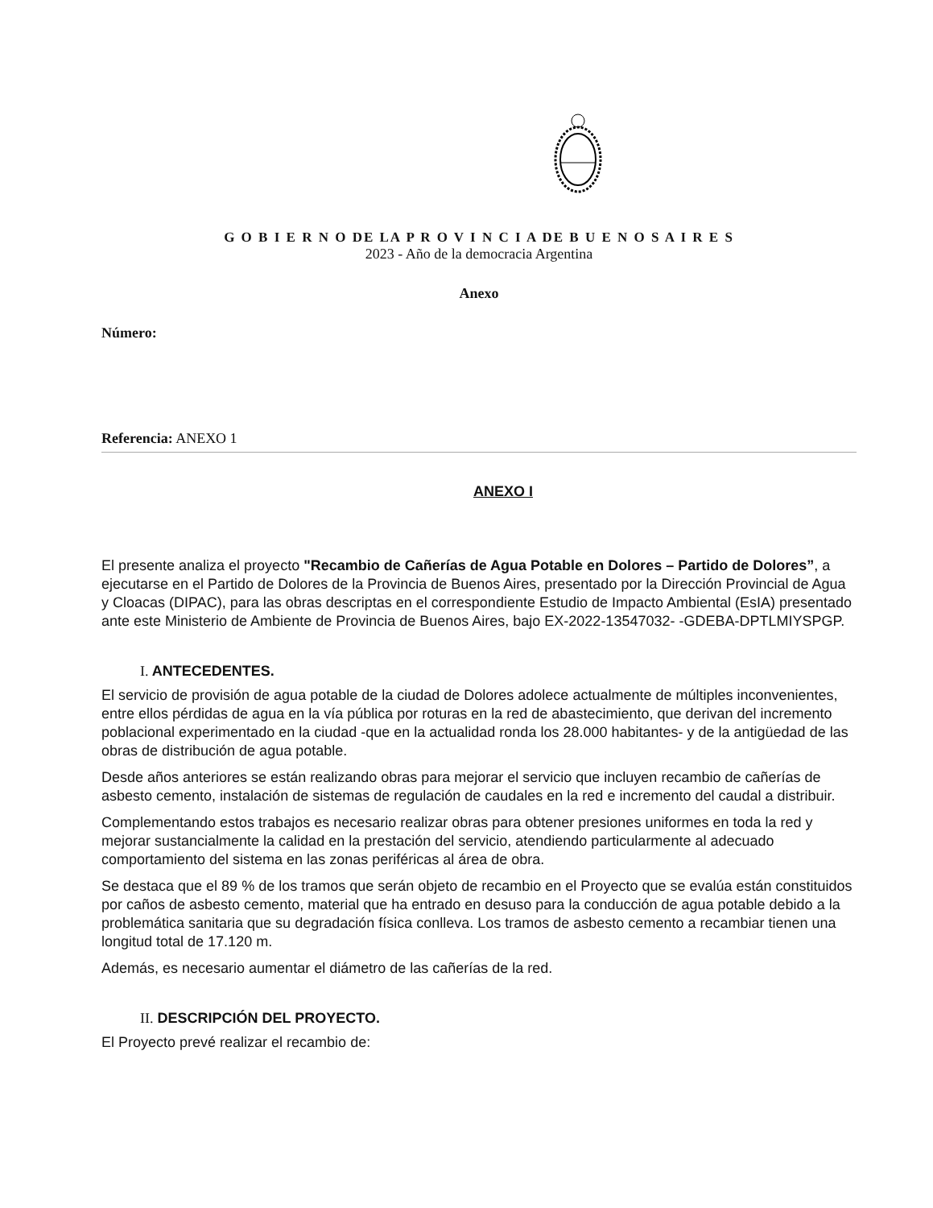G O B I E R N O DE LA P R O V I N C I A DE B U E N O S A I R E S
2023 - Año de la democracia Argentina
Anexo
Número:
Referencia: ANEXO 1
ANEXO I
El presente analiza el proyecto "Recambio de Cañerías de Agua Potable en Dolores – Partido de Dolores”, a ejecutarse en el Partido de Dolores de la Provincia de Buenos Aires, presentado por la Dirección Provincial de Agua y Cloacas (DIPAC), para las obras descriptas en el correspondiente Estudio de Impacto Ambiental (EsIA) presentado ante este Ministerio de Ambiente de Provincia de Buenos Aires, bajo EX-2022-13547032- -GDEBA-DPTLMIYSPGP.
I. ANTECEDENTES.
El servicio de provisión de agua potable de la ciudad de Dolores adolece actualmente de múltiples inconvenientes, entre ellos pérdidas de agua en la vía pública por roturas en la red de abastecimiento, que derivan del incremento poblacional experimentado en la ciudad -que en la actualidad ronda los 28.000 habitantes- y de la antigüedad de las obras de distribución de agua potable.
Desde años anteriores se están realizando obras para mejorar el servicio que incluyen recambio de cañerías de asbesto cemento, instalación de sistemas de regulación de caudales en la red e incremento del caudal a distribuir.
Complementando estos trabajos es necesario realizar obras para obtener presiones uniformes en toda la red y mejorar sustancialmente la calidad en la prestación del servicio, atendiendo particularmente al adecuado comportamiento del sistema en las zonas periféricas al área de obra.
Se destaca que el 89 % de los tramos que serán objeto de recambio en el Proyecto que se evalúa están constituidos por caños de asbesto cemento, material que ha entrado en desuso para la conducción de agua potable debido a la problemática sanitaria que su degradación física conlleva. Los tramos de asbesto cemento a recambiar tienen una longitud total de 17.120 m.
Además, es necesario aumentar el diámetro de las cañerías de la red.
II. DESCRIPCIÓN DEL PROYECTO.
El Proyecto prevé realizar el recambio de: